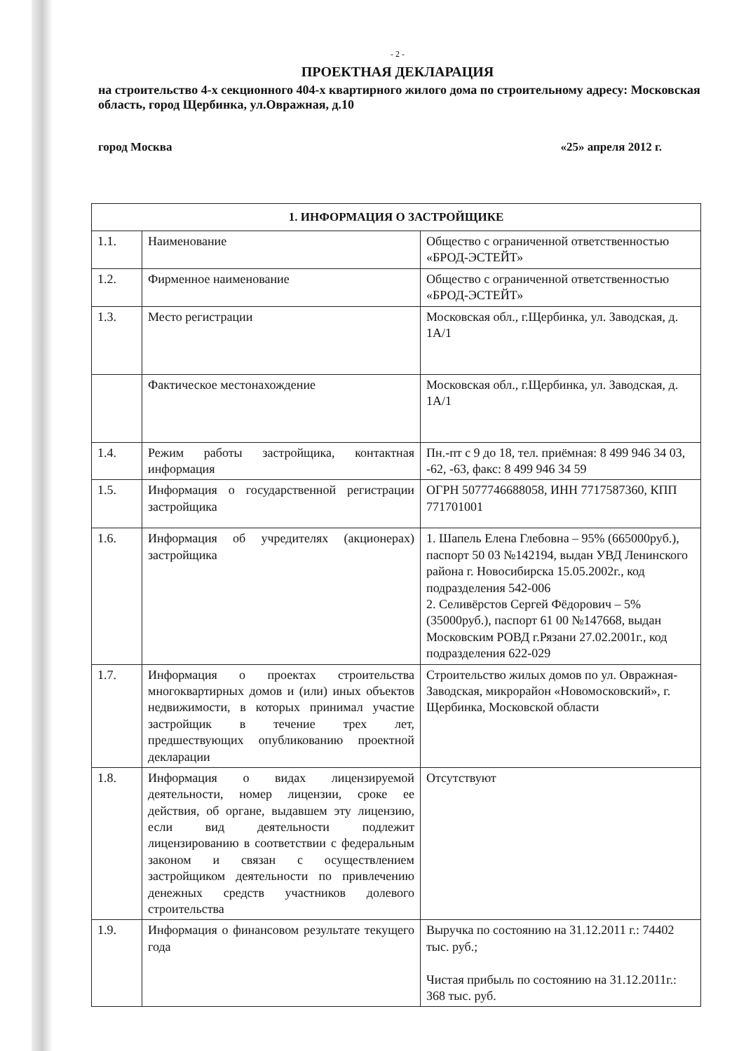- 2 -
ПРОЕКТНАЯ ДЕКЛАРАЦИЯ
на строительство 4-х секционного 404-х квартирного жилого дома по строительному адресу: Московская область, город Щербинка, ул.Овражная, д.10
город Москва «25» апреля 2012 г.
| 1. ИНФОРМАЦИЯ О ЗАСТРОЙЩИКЕ | | |
| --- | --- | --- |
| 1.1. | Наименование | Общество с ограниченной ответственностью «БРОД-ЭСТЕЙТ» |
| 1.2. | Фирменное наименование | Общество с ограниченной ответственностью «БРОД-ЭСТЕЙТ» |
| 1.3. | Место регистрации | Московская обл., г.Щербинка, ул. Заводская, д. 1А/1 |
| | Фактическое местонахождение | Московская обл., г.Щербинка, ул. Заводская, д. 1А/1 |
| 1.4. | Режим работы застройщика, контактная информация | Пн.-пт с 9 до 18, тел. приёмная: 8 499 946 34 03, -62, -63, факс: 8 499 946 34 59 |
| 1.5. | Информация о государственной регистрации застройщика | ОГРН 5077746688058, ИНН 7717587360, КПП 771701001 |
| 1.6. | Информация об учредителях (акционерах) застройщика | 1. Шапель Елена Глебовна – 95% (665000руб.), паспорт 50 03 №142194, выдан УВД Ленинского района г. Новосибирска 15.05.2002г., код подразделения 542-006 2. Селивёрстов Сергей Фёдорович – 5% (35000руб.), паспорт 61 00 №147668, выдан Московским РОВД г.Рязани 27.02.2001г., код подразделения 622-029 |
| 1.7. | Информация о проектах строительства многоквартирных домов и (или) иных объектов недвижимости, в которых принимал участие застройщик в течение трех лет, предшествующих опубликованию проектной декларации | Строительство жилых домов по ул. Овражная-Заводская, микрорайон «Новомосковский», г. Щербинка, Московской области |
| 1.8. | Информация о видах лицензируемой деятельности, номер лицензии, сроке ее действия, об органе, выдавшем эту лицензию, если вид деятельности подлежит лицензированию в соответствии с федеральным законом и связан с осуществлением застройщиком деятельности по привлечению денежных средств участников долевого строительства | Отсутствуют |
| 1.9. | Информация о финансовом результате текущего года | Выручка по состоянию на 31.12.2011 г.: 74402 тыс. руб.; Чистая прибыль по состоянию на 31.12.2011г.: 368 тыс. руб. |